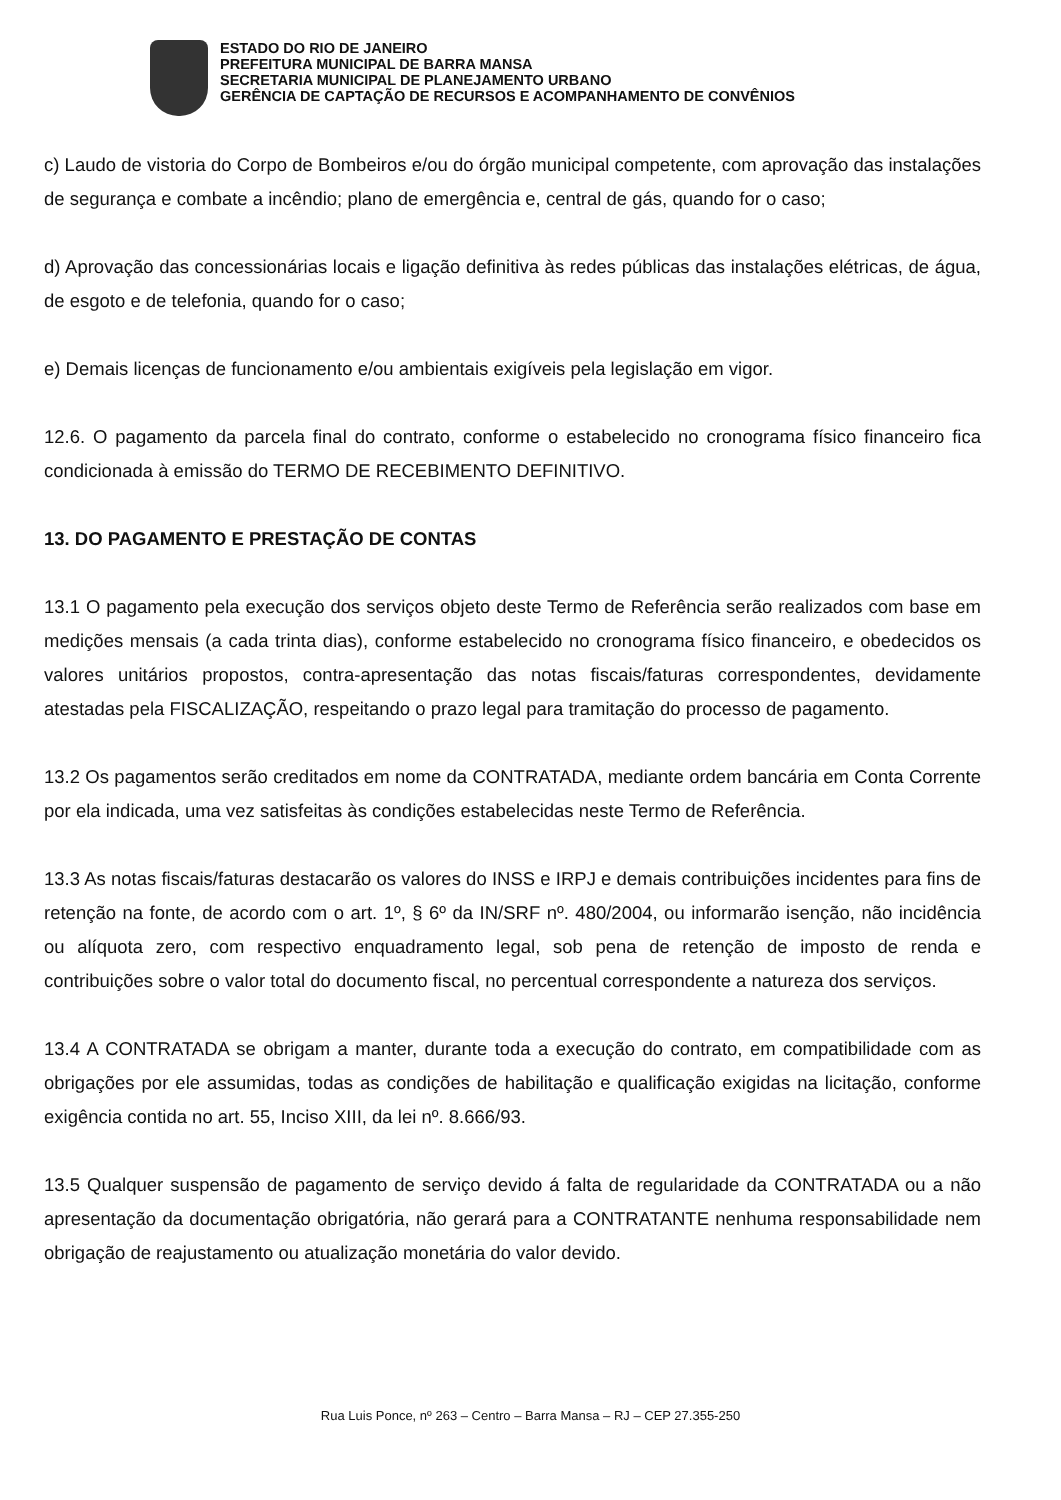ESTADO DO RIO DE JANEIRO
PREFEITURA MUNICIPAL DE BARRA MANSA
SECRETARIA MUNICIPAL DE PLANEJAMENTO URBANO
GERÊNCIA DE CAPTAÇÃO DE RECURSOS E ACOMPANHAMENTO DE CONVÊNIOS
c) Laudo de vistoria do Corpo de Bombeiros e/ou do órgão municipal competente, com aprovação das instalações de segurança e combate a incêndio; plano de emergência e, central de gás, quando for o caso;
d) Aprovação das concessionárias locais e ligação definitiva às redes públicas das instalações elétricas, de água, de esgoto e de telefonia, quando for o caso;
e) Demais licenças de funcionamento e/ou ambientais exigíveis pela legislação em vigor.
12.6. O pagamento da parcela final do contrato, conforme o estabelecido no cronograma físico financeiro fica condicionada à emissão do TERMO DE RECEBIMENTO DEFINITIVO.
13. DO PAGAMENTO E PRESTAÇÃO DE CONTAS
13.1 O pagamento pela execução dos serviços objeto deste Termo de Referência serão realizados com base em medições mensais (a cada trinta dias), conforme estabelecido no cronograma físico financeiro, e obedecidos os valores unitários propostos, contra-apresentação das notas fiscais/faturas correspondentes, devidamente atestadas pela FISCALIZAÇÃO, respeitando o prazo legal para tramitação do processo de pagamento.
13.2 Os pagamentos serão creditados em nome da CONTRATADA, mediante ordem bancária em Conta Corrente por ela indicada, uma vez satisfeitas às condições estabelecidas neste Termo de Referência.
13.3 As notas fiscais/faturas destacarão os valores do INSS e IRPJ e demais contribuições incidentes para fins de retenção na fonte, de acordo com o art. 1º, § 6º da IN/SRF nº. 480/2004, ou informarão isenção, não incidência ou alíquota zero, com respectivo enquadramento legal, sob pena de retenção de imposto de renda e contribuições sobre o valor total do documento fiscal, no percentual correspondente a natureza dos serviços.
13.4 A CONTRATADA se obrigam a manter, durante toda a execução do contrato, em compatibilidade com as obrigações por ele assumidas, todas as condições de habilitação e qualificação exigidas na licitação, conforme exigência contida no art. 55, Inciso XIII, da lei nº. 8.666/93.
13.5 Qualquer suspensão de pagamento de serviço devido á falta de regularidade da CONTRATADA ou a não apresentação da documentação obrigatória, não gerará para a CONTRATANTE nenhuma responsabilidade nem obrigação de reajustamento ou atualização monetária do valor devido.
Rua Luis Ponce, nº 263 – Centro – Barra Mansa – RJ – CEP 27.355-250